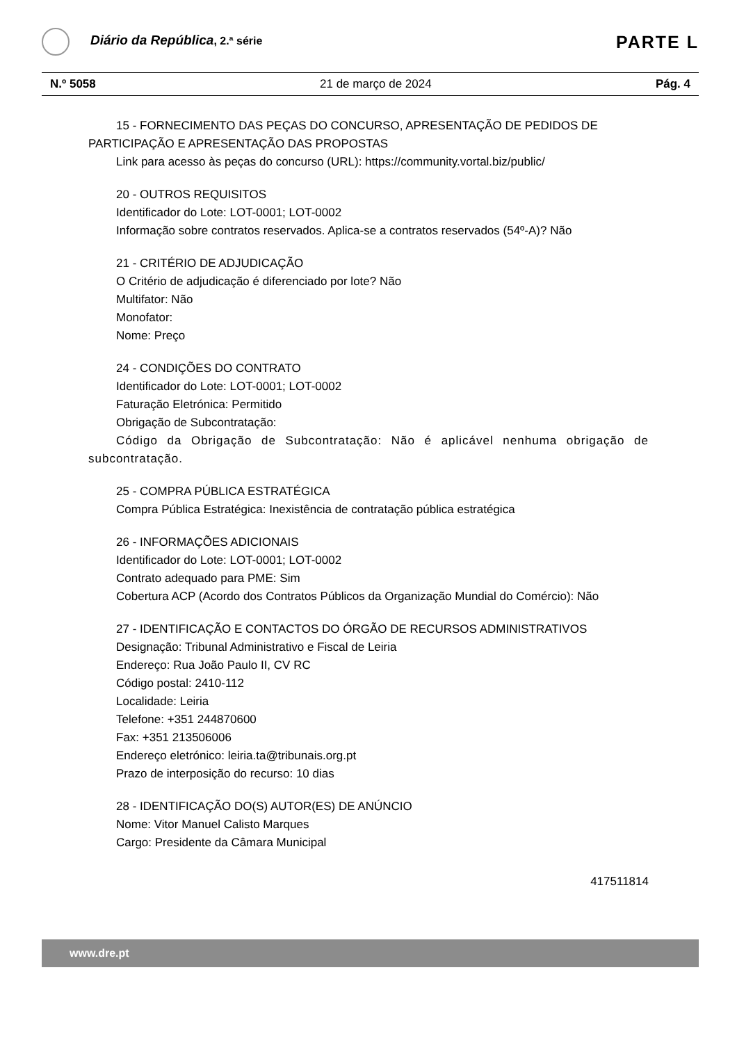Diário da República, 2.ª série
PARTE L
N.º 5058 21 de março de 2024 Pág. 4
15 - FORNECIMENTO DAS PEÇAS DO CONCURSO, APRESENTAÇÃO DE PEDIDOS DE PARTICIPAÇÃO E APRESENTAÇÃO DAS PROPOSTAS
Link para acesso às peças do concurso (URL): https://community.vortal.biz/public/
20 - OUTROS REQUISITOS
Identificador do Lote: LOT-0001; LOT-0002
Informação sobre contratos reservados. Aplica-se a contratos reservados (54º-A)? Não
21 - CRITÉRIO DE ADJUDICAÇÃO
O Critério de adjudicação é diferenciado por lote? Não
Multifator: Não
Monofator:
Nome: Preço
24 - CONDIÇÕES DO CONTRATO
Identificador do Lote: LOT-0001; LOT-0002
Faturação Eletrónica: Permitido
Obrigação de Subcontratação:
Código da Obrigação de Subcontratação: Não é aplicável nenhuma obrigação de subcontratação.
25 - COMPRA PÚBLICA ESTRATÉGICA
Compra Pública Estratégica: Inexistência de contratação pública estratégica
26 - INFORMAÇÕES ADICIONAIS
Identificador do Lote: LOT-0001; LOT-0002
Contrato adequado para PME: Sim
Cobertura ACP (Acordo dos Contratos Públicos da Organização Mundial do Comércio): Não
27 - IDENTIFICAÇÃO E CONTACTOS DO ÓRGÃO DE RECURSOS ADMINISTRATIVOS
Designação: Tribunal Administrativo e Fiscal de Leiria
Endereço: Rua João Paulo II, CV RC
Código postal: 2410-112
Localidade: Leiria
Telefone: +351 244870600
Fax: +351 213506006
Endereço eletrónico: leiria.ta@tribunais.org.pt
Prazo de interposição do recurso: 10 dias
28 - IDENTIFICAÇÃO DO(S) AUTOR(ES) DE ANÚNCIO
Nome: Vitor Manuel Calisto Marques
Cargo: Presidente da Câmara Municipal
417511814
www.dre.pt